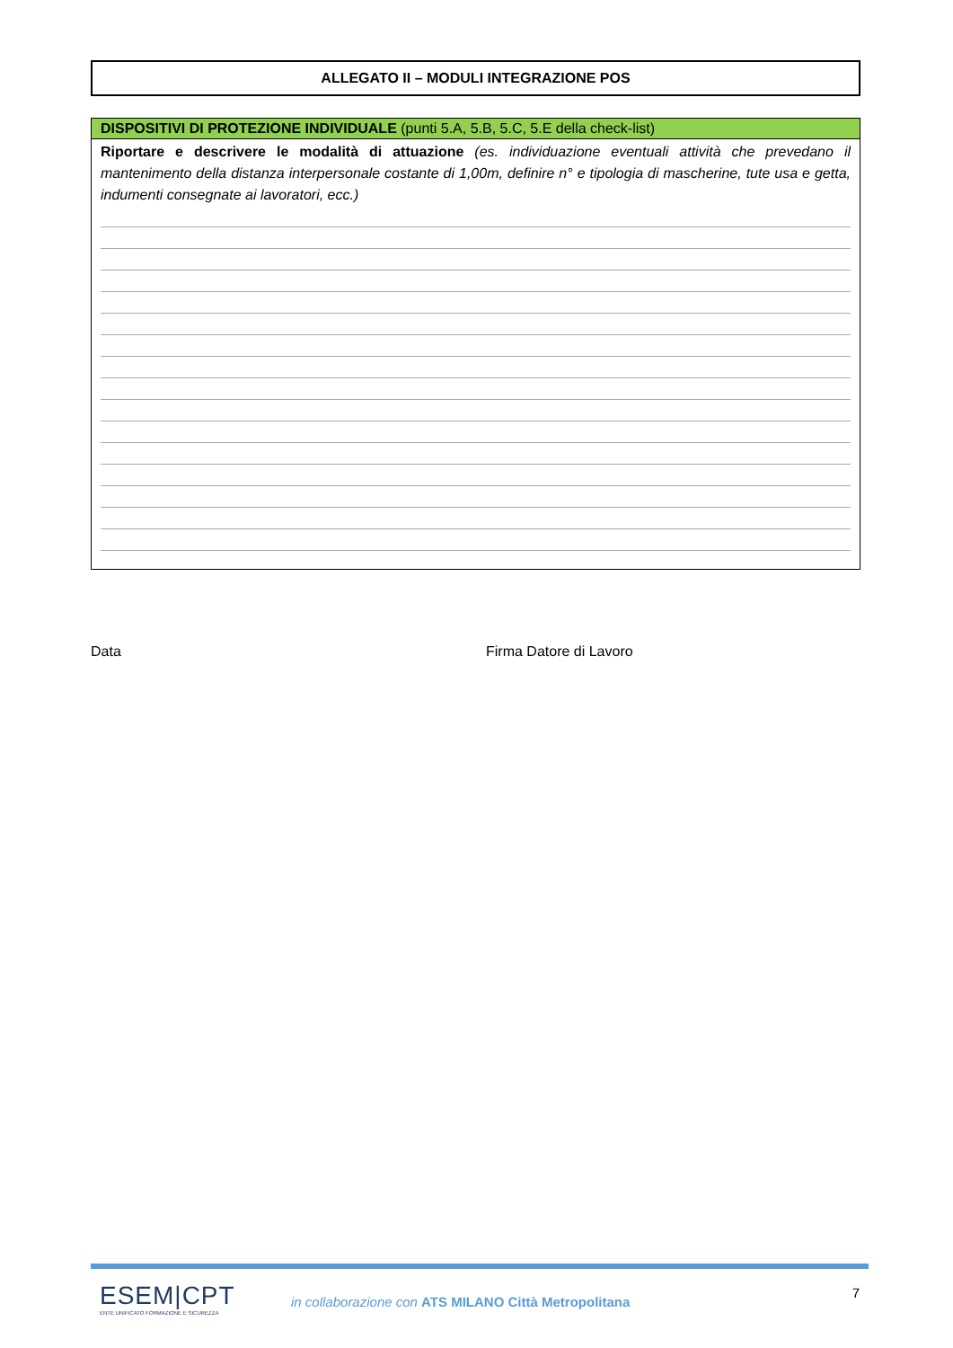ALLEGATO II – MODULI INTEGRAZIONE POS
DISPOSITIVI DI PROTEZIONE INDIVIDUALE (punti 5.A, 5.B, 5.C, 5.E della check-list)
Riportare e descrivere le modalità di attuazione (es. individuazione eventuali attività che prevedano il mantenimento della distanza interpersonale costante di 1,00m, definire n° e tipologia di mascherine, tute usa e getta, indumenti consegnate ai lavoratori, ecc.)
Data Firma Datore di Lavoro
ESEM|CPT
ENTE UNIFICATO FORMAZIONE E SICUREZZA
in collaborazione con ATS MILANO Città Metropolitana
7